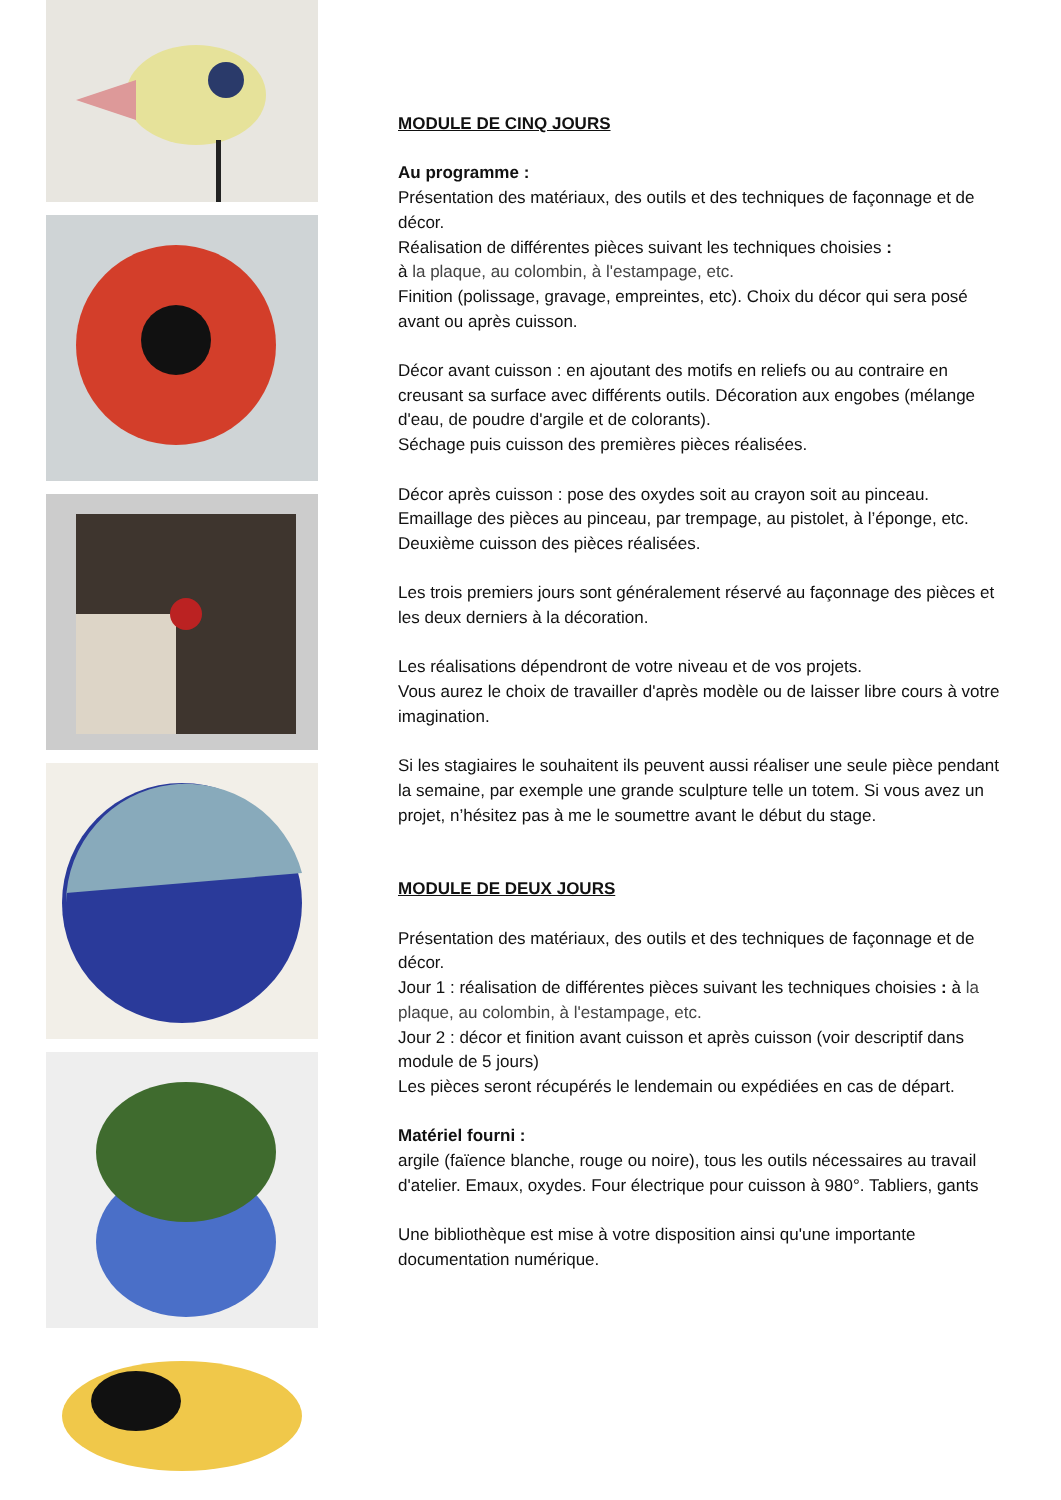MODULE DE CINQ JOURS
Au programme :
Présentation des matériaux, des outils et des techniques de façonnage et de décor.
Réalisation de différentes pièces suivant les techniques choisies :
à la plaque, au colombin, à l'estampage, etc.
Finition (polissage, gravage, empreintes, etc). Choix du décor qui sera posé avant ou après cuisson.
Décor avant cuisson : en ajoutant des motifs en reliefs ou au contraire en creusant sa surface avec différents outils. Décoration aux engobes (mélange d'eau, de poudre d'argile et de colorants).
Séchage puis cuisson des premières pièces réalisées.
Décor après cuisson : pose des oxydes soit au crayon soit au pinceau. Emaillage des pièces au pinceau, par trempage, au pistolet, à l’éponge, etc.
Deuxième cuisson des pièces réalisées.
Les trois premiers jours sont généralement réservé au façonnage des pièces et les deux derniers à la décoration.
Les réalisations dépendront de votre niveau et de vos projets.
Vous aurez le choix de travailler d'après modèle ou de laisser libre cours à votre imagination.
Si les stagiaires le souhaitent ils peuvent aussi réaliser une seule pièce pendant la semaine, par exemple une grande sculpture telle un totem. Si vous avez un projet, n’hésitez pas à me le soumettre avant le début du stage.
MODULE DE DEUX JOURS
Présentation des matériaux, des outils et des techniques de façonnage et de décor.
Jour 1 : réalisation de différentes pièces suivant les techniques choisies : à la plaque, au colombin, à l'estampage, etc.
Jour 2 : décor et finition avant cuisson et après cuisson (voir descriptif dans module de 5 jours)
Les pièces seront récupérés le lendemain ou expédiées en cas de départ.
Matériel fourni :
argile (faïence blanche, rouge ou noire), tous les outils nécessaires au travail d'atelier. Emaux, oxydes. Four électrique pour cuisson à 980°. Tabliers, gants
Une bibliothèque est mise à votre disposition ainsi qu'une importante documentation numérique.